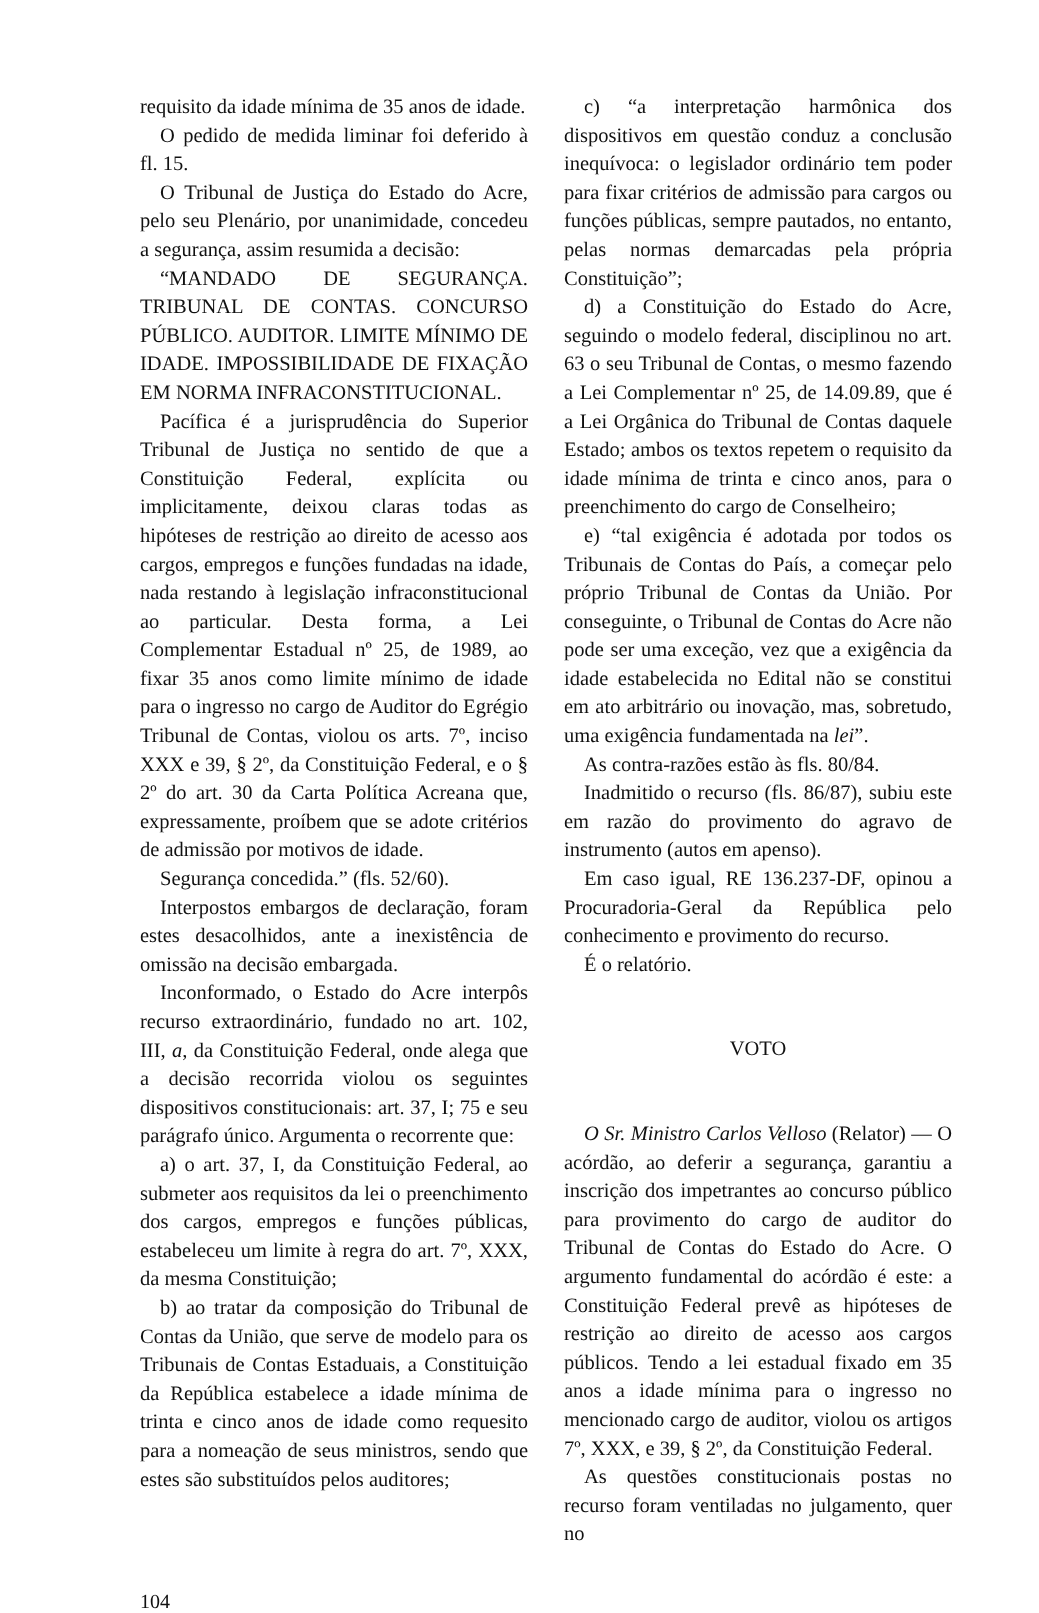requisito da idade mínima de 35 anos de idade.
O pedido de medida liminar foi deferido à fl. 15.
O Tribunal de Justiça do Estado do Acre, pelo seu Plenário, por unanimidade, concedeu a segurança, assim resumida a decisão:
“MANDADO DE SEGURANÇA. TRIBUNAL DE CONTAS. CONCURSO PÚBLICO. AUDITOR. LIMITE MÍNIMO DE IDADE. IMPOSSIBILIDADE DE FIXAÇÃO EM NORMA INFRACONSTITUCIONAL.
Pacífica é a jurisprudência do Superior Tribunal de Justiça no sentido de que a Constituição Federal, explícita ou implicitamente, deixou claras todas as hipóteses de restrição ao direito de acesso aos cargos, empregos e funções fundadas na idade, nada restando à legislação infraconstitucional ao particular. Desta forma, a Lei Complementar Estadual nº 25, de 1989, ao fixar 35 anos como limite mínimo de idade para o ingresso no cargo de Auditor do Egrégio Tribunal de Contas, violou os arts. 7º, inciso XXX e 39, § 2º, da Constituição Federal, e o § 2º do art. 30 da Carta Política Acreana que, expressamente, proíbem que se adote critérios de admissão por motivos de idade.
Segurança concedida.” (fls. 52/60).
Interpostos embargos de declaração, foram estes desacolhidos, ante a inexistência de omissão na decisão embargada.
Inconformado, o Estado do Acre interpôs recurso extraordinário, fundado no art. 102, III, a, da Constituição Federal, onde alega que a decisão recorrida violou os seguintes dispositivos constitucionais: art. 37, I; 75 e seu parágrafo único. Argumenta o recorrente que:
a) o art. 37, I, da Constituição Federal, ao submeter aos requisitos da lei o preenchimento dos cargos, empregos e funções públicas, estabeleceu um limite à regra do art. 7º, XXX, da mesma Constituição;
b) ao tratar da composição do Tribunal de Contas da União, que serve de modelo para os Tribunais de Contas Estaduais, a Constituição da República estabelece a idade mínima de trinta e cinco anos de idade como requesito para a nomeação de seus ministros, sendo que estes são substituídos pelos auditores;
c) “a interpretação harmônica dos dispositivos em questão conduz a conclusão inequívoca: o legislador ordinário tem poder para fixar critérios de admissão para cargos ou funções públicas, sempre pautados, no entanto, pelas normas demarcadas pela própria Constituição”;
d) a Constituição do Estado do Acre, seguindo o modelo federal, disciplinou no art. 63 o seu Tribunal de Contas, o mesmo fazendo a Lei Complementar nº 25, de 14.09.89, que é a Lei Orgânica do Tribunal de Contas daquele Estado; ambos os textos repetem o requisito da idade mínima de trinta e cinco anos, para o preenchimento do cargo de Conselheiro;
e) “tal exigência é adotada por todos os Tribunais de Contas do País, a começar pelo próprio Tribunal de Contas da União. Por conseguinte, o Tribunal de Contas do Acre não pode ser uma exceção, vez que a exigência da idade estabelecida no Edital não se constitui em ato arbitrário ou inovação, mas, sobretudo, uma exigência fundamentada na lei”.
As contra-razões estão às fls. 80/84.
Inadmitido o recurso (fls. 86/87), subiu este em razão do provimento do agravo de instrumento (autos em apenso).
Em caso igual, RE 136.237-DF, opinou a Procuradoria-Geral da República pelo conhecimento e provimento do recurso.
É o relatório.
VOTO
O Sr. Ministro Carlos Velloso (Relator) — O acórdão, ao deferir a segurança, garantiu a inscrição dos impetrantes ao concurso público para provimento do cargo de auditor do Tribunal de Contas do Estado do Acre. O argumento fundamental do acórdão é este: a Constituição Federal prevê as hipóteses de restrição ao direito de acesso aos cargos públicos. Tendo a lei estadual fixado em 35 anos a idade mínima para o ingresso no mencionado cargo de auditor, violou os artigos 7º, XXX, e 39, § 2º, da Constituição Federal.
As questões constitucionais postas no recurso foram ventiladas no julgamento, quer no
104